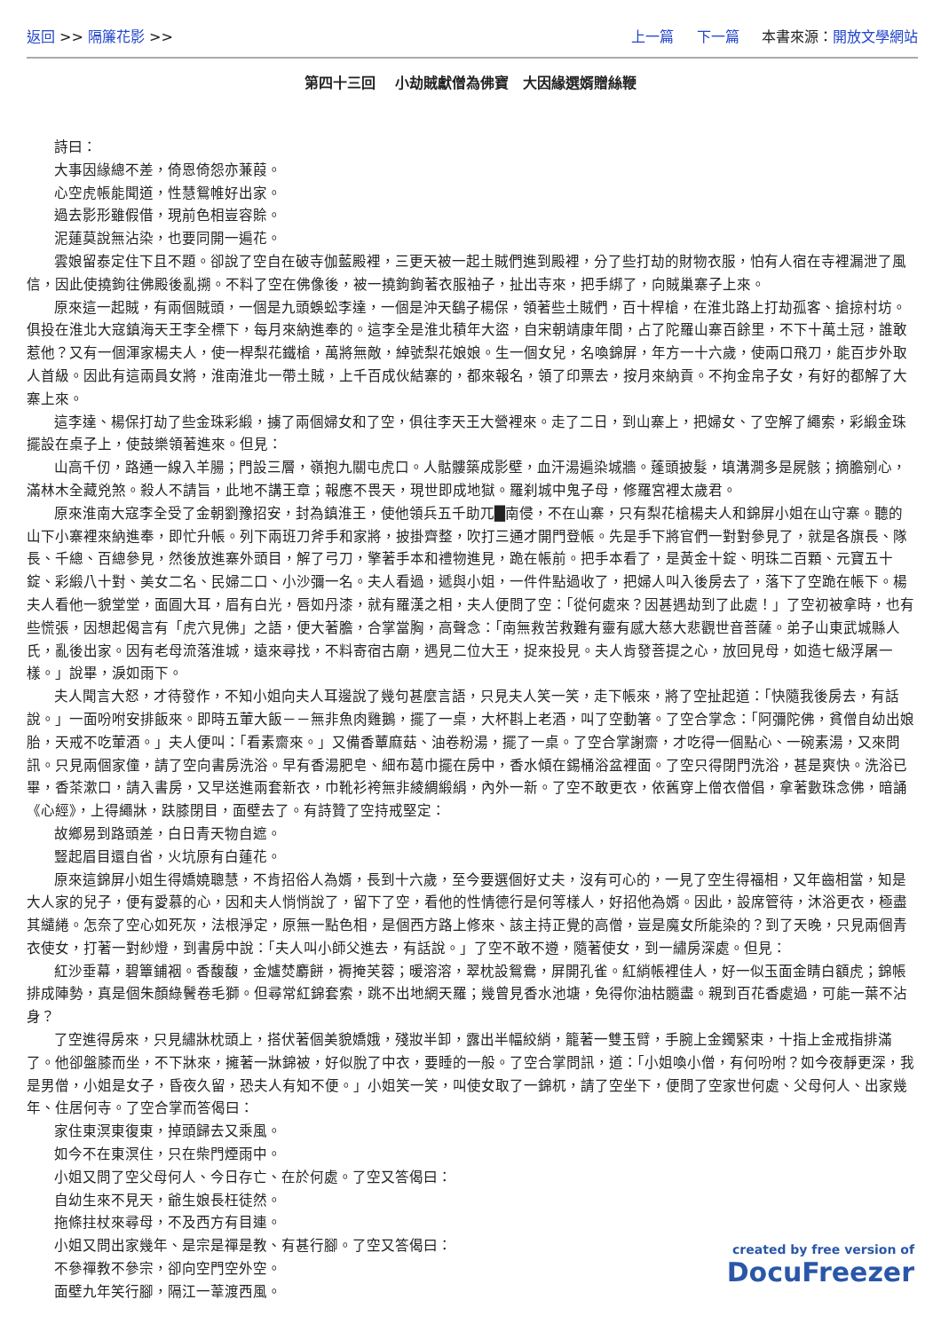返回 >> 隔簾花影 >> 上一篇 下一篇 本書來源：開放文學網站
第四十三回　 小劫賊獻僧為佛寶　大因緣選婿贈絲鞭
詩曰：
大事因緣總不差，倚恩倚怨亦蒹葭。
心空虎帳能聞道，性慧鴛帷好出家。
過去影形雖假借，現前色相豈容賒。
泥蓮莫說無沾染，也要同開一遍花。
雲娘留泰定住下且不題。卻說了空自在破寺伽藍殿裡，三更天被一起土賊們進到殿裡，分了些打劫的財物衣服，怕有人宿在寺裡漏泄了風信，因此使撓鉤往佛殿後亂搠。不料了空在佛像後，被一撓鉤鉤著衣服袖子，扯出寺來，把手綁了，向賊巢寨子上來。
原來這一起賊，有兩個賊頭，一個是九頭蜈蚣李達，一個是沖天鷂子楊保，領著些土賊們，百十桿槍，在淮北路上打劫孤客、搶掠村坊。俱投在淮北大寇鎮海天王李全標下，每月來納進奉的。這李全是淮北積年大盜，自宋朝靖康年間，占了陀羅山寨百餘里，不下十萬土冠，誰敢惹他？又有一個渾家楊夫人，使一桿梨花鐵槍，萬將無敵，綽號梨花娘娘。生一個女兒，名喚錦屏，年方一十六歲，使兩口飛刀，能百步外取人首級。因此有這兩員女將，淮南淮北一帶土賊，上千百成伙結寨的，都來報名，領了印票去，按月來納貢。不拘金帛子女，有好的都解了大寨上來。
這李達、楊保打劫了些金珠彩緞，擄了兩個婦女和了空，俱往李天王大營裡來。走了二日，到山寨上，把婦女、了空解了繩索，彩緞金珠擺設在桌子上，使鼓樂領著進來。但見：
山高千仞，路通一線入羊腸；門設三層，嶺抱九關屯虎口。人骷髏築成影壁，血汗湯遍染城牆。蓬頭披髮，填溝澗多是屍骸；摘膽剜心，滿林木全藏兇煞。殺人不請旨，此地不講王章；報應不畏天，現世即成地獄。羅刹城中鬼子母，修羅宮裡太歲君。
原來淮南大寇李全受了金朝劉豫招安，封為鎮淮王，使他領兵五千助兀█南侵，不在山寨，只有梨花槍楊夫人和錦屏小姐在山守寨。聽的山下小寨裡來納進奉，即忙升帳。列下兩班刀斧手和家將，披掛齊整，吹打三通才開門登帳。先是手下將官們一對對參見了，就是各旗長、隊長、千總、百總參見，然後放進寨外頭目，解了弓刀，擎著手本和禮物進見，跪在帳前。把手本看了，是黃金十錠、明珠二百顆、元寶五十錠、彩緞八十對、美女二名、民婦二口、小沙彌一名。夫人看過，遞與小姐，一件件點過收了，把婦人叫入後房去了，落下了空跪在帳下。楊夫人看他一貌堂堂，面圓大耳，眉有白光，唇如丹漆，就有羅漢之相，夫人便問了空：「從何處來？因甚遇劫到了此處！」了空初被拿時，也有些慌張，因想起偈言有「虎穴見佛」之語，便大著膽，合掌當胸，高聲念：「南無救苦救難有靈有感大慈大悲觀世音菩薩。弟子山東武城縣人氏，亂後出家。因有老母流落淮城，遠來尋找，不料寄宿古廟，遇見二位大王，捉來投見。夫人肯發菩提之心，放回見母，如造七級浮屠一樣。」說畢，淚如雨下。
夫人聞言大怒，才待發作，不知小姐向夫人耳邊說了幾句甚麼言語，只見夫人笑一笑，走下帳來，將了空扯起道：「快隨我後房去，有話說。」一面吩咐安排飯來。即時五葷大飯－－無非魚肉雞鵝，擺了一桌，大杯斟上老酒，叫了空動箸。了空合掌念：「阿彌陀佛，貧僧自幼出娘胎，天戒不吃葷酒。」夫人便叫：「看素齋來。」又備香蕈麻菇、油卷粉湯，擺了一桌。了空合掌謝齋，才吃得一個點心、一碗素湯，又來問訊。只見兩個家僮，請了空向書房洗浴。早有香湯肥皂、細布葛巾擺在房中，香水傾在錫桶浴盆裡面。了空只得閉門洗浴，甚是爽快。洗浴已畢，香茶漱口，請入書房，又早送進兩套新衣，巾靴衫袴無非綾綢緞絹，內外一新。了空不敢更衣，依舊穿上僧衣僧倡，拿著數珠念佛，暗誦《心經》，上得繩牀，趺膝閉目，面壁去了。有詩贊了空持戒堅定：
故鄉易到路頭差，白日青天物自遮。
豎起眉目還自省，火坑原有白蓮花。
原來這錦屏小姐生得嬌嬈聰慧，不肯招俗人為婿，長到十六歲，至今要選個好丈夫，沒有可心的，一見了空生得福相，又年齒相當，知是大人家的兒子，便有愛慕的心，因和夫人悄悄說了，留下了空，看他的性情德行是何等樣人，好招他為婿。因此，設席管待，沐浴更衣，極盡其繾綣。怎奈了空心如死灰，法根淨定，原無一點色相，是個西方路上修來、該主持正覺的高僧，豈是魔女所能染的？到了天晚，只見兩個青衣使女，打著一對紗燈，到書房中說：「夫人叫小師父進去，有話說。」了空不敢不遵，隨著使女，到一繡房深處。但見：
紅沙垂幕，碧簟鋪裀。香馥馥，金爐焚麝餅，褥掩芙蓉；暖溶溶，翠枕設鴛鴦，屏開孔雀。紅綃帳裡佳人，好一似玉面金睛白額虎；錦帳排成陣勢，真是個朱顏綠鬢卷毛獅。但尋常紅錦套索，跳不出地網天羅；幾曾見香水池塘，免得你油枯髓盡。親到百花香處過，可能一葉不沾身？
了空進得房來，只見繡牀枕頭上，搭伏著個美貌嬌娥，殘妝半卸，露出半幅絞綃，籠著一雙玉臂，手腕上金鐲緊束，十指上金戒指排滿了。他卻盤膝而坐，不下牀來，擁著一牀錦被，好似脫了中衣，要睡的一般。了空合掌問訊，道：「小姐喚小僧，有何吩咐？如今夜靜更深，我是男僧，小姐是女子，昏夜久留，恐夫人有知不便。」小姐笑一笑，叫使女取了一錦杌，請了空坐下，便問了空家世何處、父母何人、出家幾年、住居何寺。了空合掌而答偈曰：
家住東溟東復東，掉頭歸去又乘風。
如今不在東溟住，只在柴門煙雨中。
小姐又問了空父母何人、今日存亡、在於何處。了空又答偈曰：
自幼生來不見天，爺生娘長枉徒然。
拖條拄杖來尋母，不及西方有目連。
小姐又問出家幾年、是宗是禪是教、有甚行腳。了空又答偈曰：
不參禪教不參宗，卻向空門空外空。
面壁九年笑行腳，隔江一葦渡西風。
created by free version of
DocuFreezer